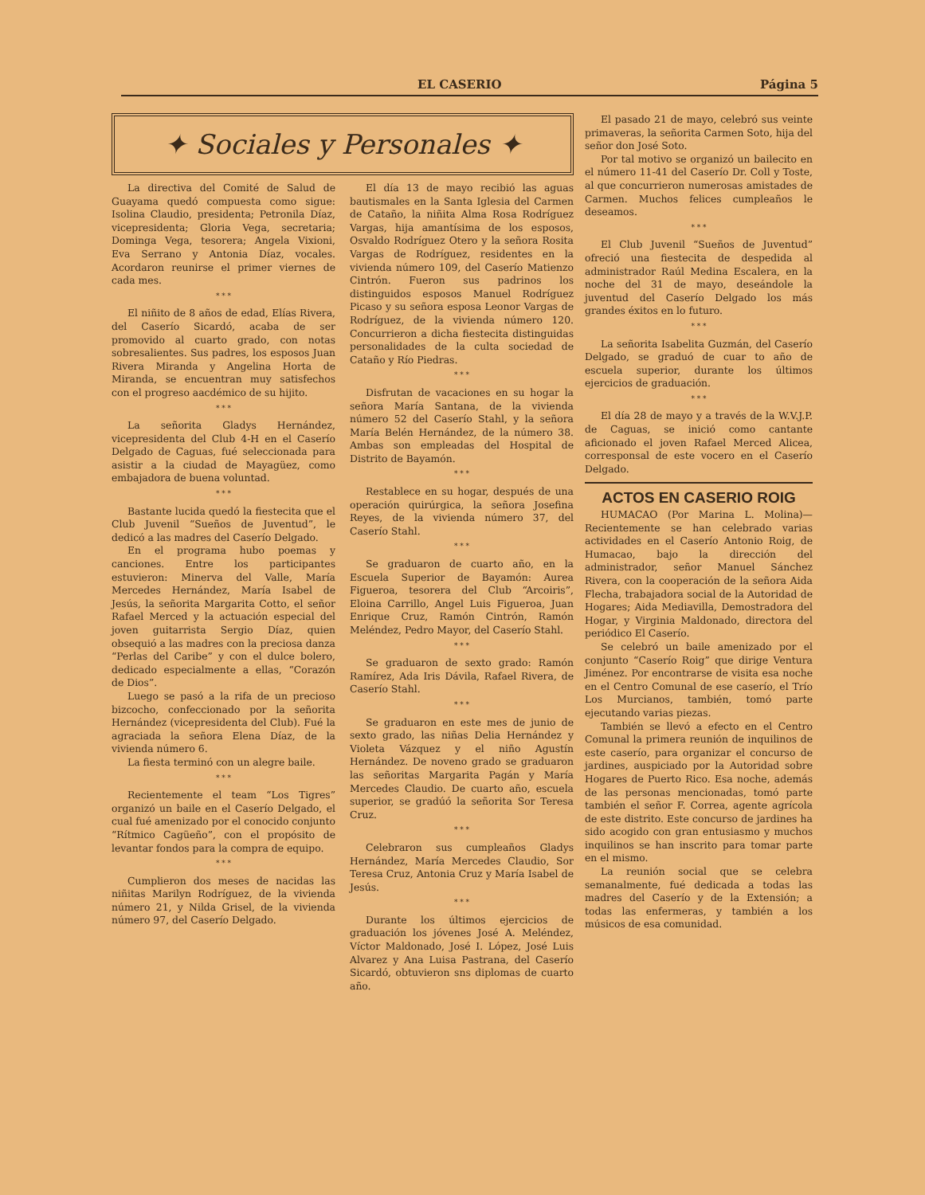EL CASERIO Página 5
✦ Sociales y Personales ✦
La directiva del Comité de Salud de Guayama quedó compuesta como sigue: Isolina Claudio, presidenta; Petronila Díaz, vicepresidenta; Gloria Vega, secretaria; Dominga Vega, tesorera; Angela Vixioni, Eva Serrano y Antonia Díaz, vocales. Acordaron reunirse el primer viernes de cada mes.
* * *
El niñito de 8 años de edad, Elías Rivera, del Caserío Sicardó, acaba de ser promovido al cuarto grado, con notas sobresalientes. Sus padres, los esposos Juan Rivera Miranda y Angelina Horta de Miranda, se encuentran muy satisfechos con el progreso aacdémico de su hijito.
* * *
La señorita Gladys Hernández, vicepresidenta del Club 4-H en el Caserío Delgado de Caguas, fué seleccionada para asistir a la ciudad de Mayagüez, como embajadora de buena voluntad.
* * *
Bastante lucida quedó la fiestecita que el Club Juvenil “Sueños de Juventud”, le dedicó a las madres del Caserío Delgado.
En el programa hubo poemas y canciones. Entre los participantes estuvieron: Minerva del Valle, María Mercedes Hernández, María Isabel de Jesús, la señorita Margarita Cotto, el señor Rafael Merced y la actuación especial del joven guitarrista Sergio Díaz, quien obsequió a las madres con la preciosa danza “Perlas del Caribe” y con el dulce bolero, dedicado especialmente a ellas, “Corazón de Dios”.
Luego se pasó a la rifa de un precioso bizcocho, confeccionado por la señorita Hernández (vicepresidenta del Club). Fué la agraciada la señora Elena Díaz, de la vivienda número 6.
La fiesta terminó con un alegre baile.
* * *
Recientemente el team “Los Tigres” organizó un baile en el Caserío Delgado, el cual fué amenizado por el conocido conjunto “Rítmico Cagüeño”, con el propósito de levantar fondos para la compra de equipo.
* * *
Cumplieron dos meses de nacidas las niñitas Marilyn Rodríguez, de la vivienda número 21, y Nilda Grisel, de la vivienda número 97, del Caserío Delgado.
El día 13 de mayo recibió las aguas bautismales en la Santa Iglesia del Carmen de Cataño, la niñita Alma Rosa Rodríguez Vargas, hija amantísima de los esposos, Osvaldo Rodríguez Otero y la señora Rosita Vargas de Rodríguez, residentes en la vivienda número 109, del Caserío Matienzo Cintrón. Fueron sus padrinos los distinguidos esposos Manuel Rodríguez Picaso y su señora esposa Leonor Vargas de Rodríguez, de la vivienda número 120. Concurrieron a dicha fiestecita distinguidas personalidades de la culta sociedad de Cataño y Río Piedras.
* * *
Disfrutan de vacaciones en su hogar la señora María Santana, de la vivienda número 52 del Caserío Stahl, y la señora María Belén Hernández, de la número 38. Ambas son empleadas del Hospital de Distrito de Bayamón.
* * *
Restablece en su hogar, después de una operación quirúrgica, la señora Josefina Reyes, de la vivienda número 37, del Caserío Stahl.
* * *
Se graduaron de cuarto año, en la Escuela Superior de Bayamón: Aurea Figueroa, tesorera del Club “Arcoiris”, Eloina Carrillo, Angel Luis Figueroa, Juan Enrique Cruz, Ramón Cintrón, Ramón Meléndez, Pedro Mayor, del Caserío Stahl.
* * *
Se graduaron de sexto grado: Ramón Ramírez, Ada Iris Dávila, Rafael Rivera, de Caserío Stahl.
* * *
Se graduaron en este mes de junio de sexto grado, las niñas Delia Hernández y Violeta Vázquez y el niño Agustín Hernández. De noveno grado se graduaron las señoritas Margarita Pagán y María Mercedes Claudio. De cuarto año, escuela superior, se gradúó la señorita Sor Teresa Cruz.
* * *
Celebraron sus cumpleaños Gladys Hernández, María Mercedes Claudio, Sor Teresa Cruz, Antonia Cruz y María Isabel de Jesús.
* * *
Durante los últimos ejercicios de graduación los jóvenes José A. Meléndez, Víctor Maldonado, José I. López, José Luis Alvarez y Ana Luisa Pastrana, del Caserío Sicardó, obtuvieron sns diplomas de cuarto año.
El pasado 21 de mayo, celebró sus veinte primaveras, la señorita Carmen Soto, hija del señor don José Soto.
Por tal motivo se organizó un bailecito en el número 11-41 del Caserío Dr. Coll y Toste, al que concurrieron numerosas amistades de Carmen. Muchos felices cumpleaños le deseamos.
* * *
El Club Juvenil “Sueños de Juventud” ofreció una fiestecita de despedida al administrador Raúl Medina Escalera, en la noche del 31 de mayo, deseándole la juventud del Caserío Delgado los más grandes éxitos en lo futuro.
* * *
La señorita Isabelita Guzmán, del Caserío Delgado, se graduó de cuar to año de escuela superior, durante los últimos ejercicios de graduación.
* * *
El día 28 de mayo y a través de la W.V.J.P. de Caguas, se inició como cantante aficionado el joven Rafael Merced Alicea, corresponsal de este vocero en el Caserío Delgado.
ACTOS EN CASERIO ROIG
HUMACAO (Por Marina L. Molina)— Recientemente se han celebrado varias actividades en el Caserío Antonio Roig, de Humacao, bajo la dirección del administrador, señor Manuel Sánchez Rivera, con la cooperación de la señora Aida Flecha, trabajadora social de la Autoridad de Hogares; Aida Mediavilla, Demostradora del Hogar, y Virginia Maldonado, directora del periódico El Caserío.
Se celebró un baile amenizado por el conjunto “Caserío Roig” que dirige Ventura Jiménez. Por encontrarse de visita esa noche en el Centro Comunal de ese caserío, el Trío Los Murcianos, también, tomó parte ejecutando varias piezas.
También se llevó a efecto en el Centro Comunal la primera reunión de inquilinos de este caserío, para organizar el concurso de jardines, auspiciado por la Autoridad sobre Hogares de Puerto Rico. Esa noche, además de las personas mencionadas, tomó parte también el señor F. Correa, agente agrícola de este distrito. Este concurso de jardines ha sido acogido con gran entusiasmo y muchos inquilinos se han inscrito para tomar parte en el mismo.
La reunión social que se celebra semanalmente, fué dedicada a todas las madres del Caserío y de la Extensión; a todas las enfermeras, y también a los músicos de esa comunidad.